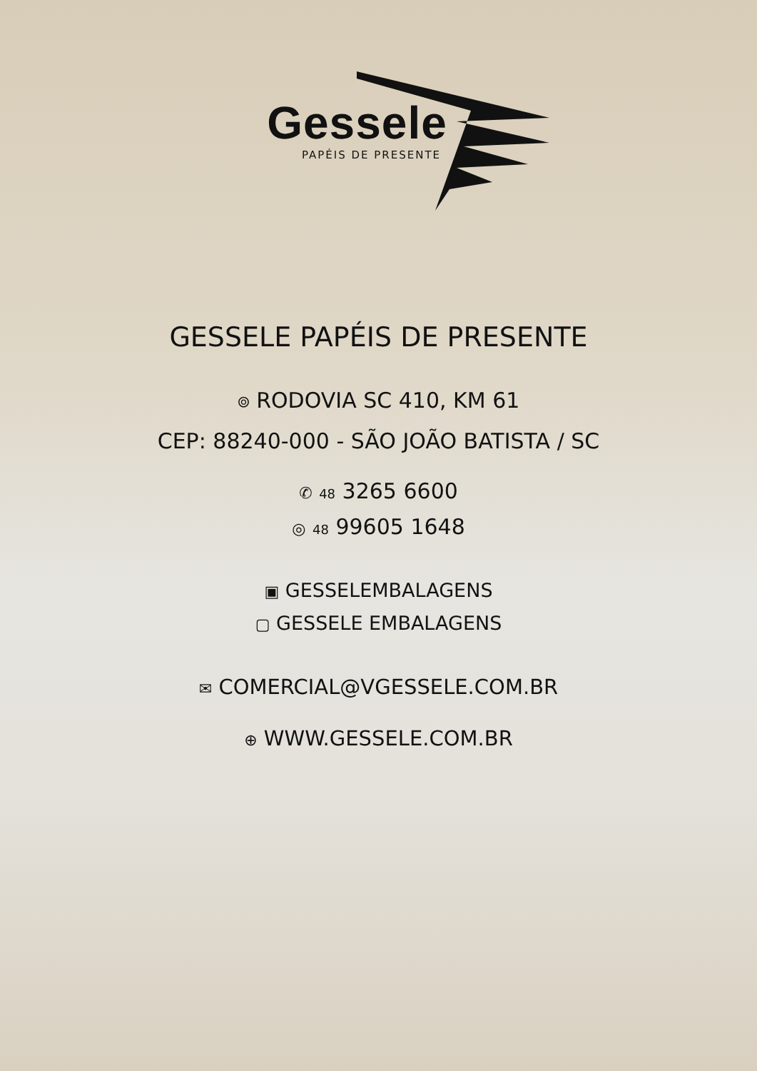Gessele
PAPÉIS DE PRESENTE
GESSELE PAPÉIS DE PRESENTE
⌾ RODOVIA SC 410, KM 61
CEP: 88240-000 - SÃO JOÃO BATISTA / SC
✆ 48 3265 6600
◎ 48 99605 1648
▣ GESSELEMBALAGENS
▢ GESSELE EMBALAGENS
✉ COMERCIAL@VGESSELE.COM.BR
⊕ WWW.GESSELE.COM.BR